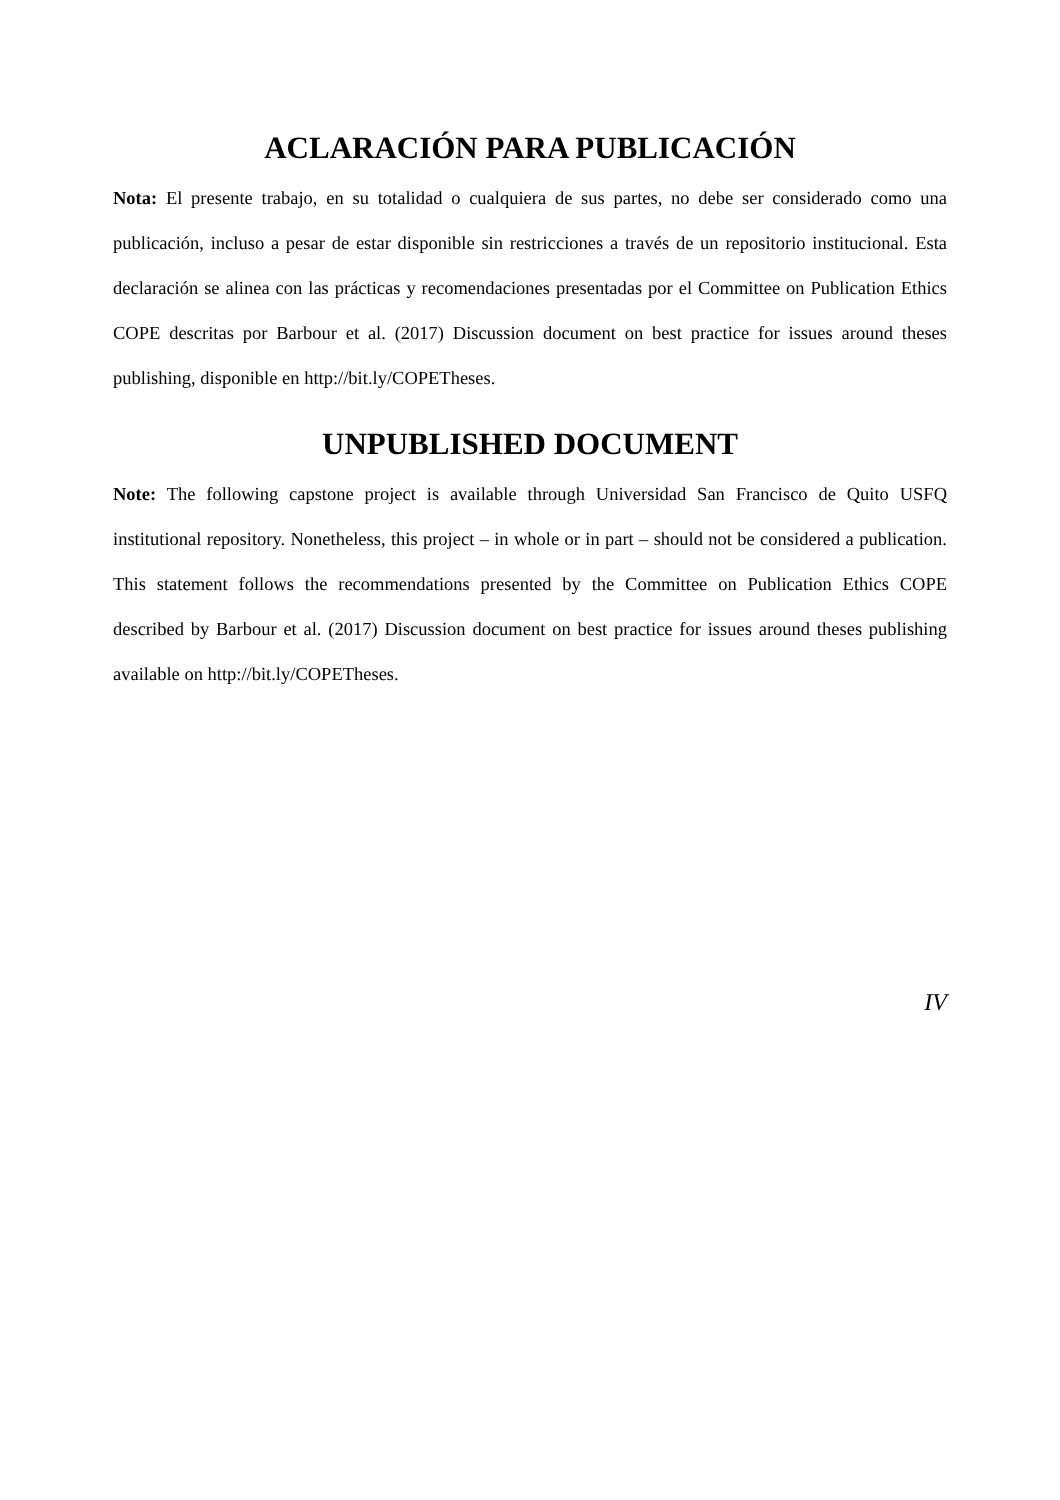ACLARACIÓN PARA PUBLICACIÓN
Nota: El presente trabajo, en su totalidad o cualquiera de sus partes, no debe ser considerado como una publicación, incluso a pesar de estar disponible sin restricciones a través de un repositorio institucional. Esta declaración se alinea con las prácticas y recomendaciones presentadas por el Committee on Publication Ethics COPE descritas por Barbour et al. (2017) Discussion document on best practice for issues around theses publishing, disponible en http://bit.ly/COPETheses.
UNPUBLISHED DOCUMENT
Note: The following capstone project is available through Universidad San Francisco de Quito USFQ institutional repository. Nonetheless, this project – in whole or in part – should not be considered a publication. This statement follows the recommendations presented by the Committee on Publication Ethics COPE described by Barbour et al. (2017) Discussion document on best practice for issues around theses publishing available on http://bit.ly/COPETheses.
IV